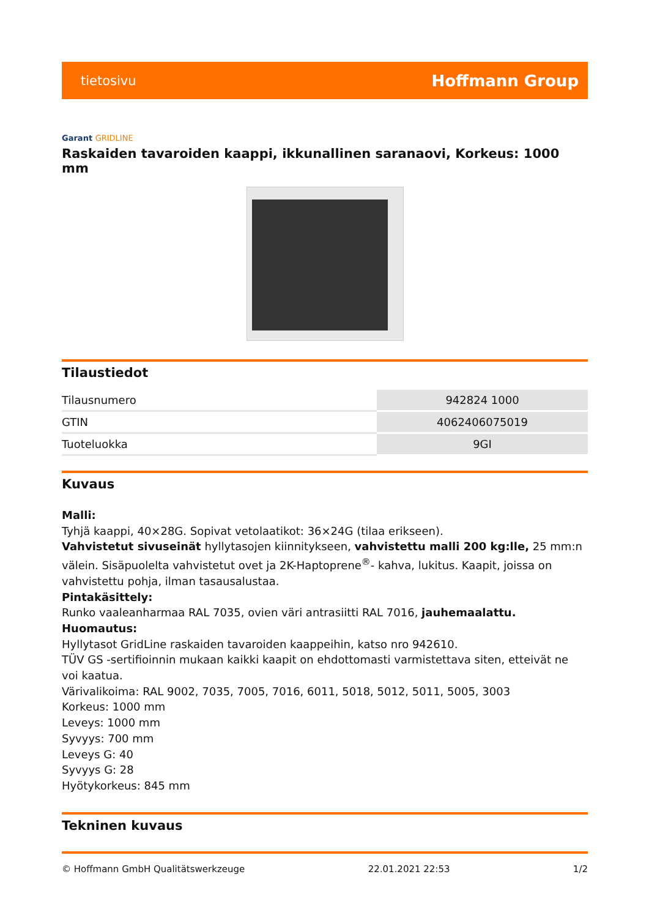tietosivu Hoffmann Group
Garant GRIDLINE
Raskaiden tavaroiden kaappi, ikkunallinen saranaovi, Korkeus: 1000 mm
Tilaustiedot
| Tilausnumero | 942824 1000 |
| GTIN | 4062406075019 |
| Tuoteluokka | 9GI |
Kuvaus
Malli:
Tyhjä kaappi, 40×28G. Sopivat vetolaatikot: 36×24G (tilaa erikseen).
Vahvistetut sivuseinät hyllytasojen kiinnitykseen, vahvistettu malli 200 kg:lle, 25 mm:n välein. Sisäpuolelta vahvistetut ovet ja 2K-Haptoprene<sup>®</sup>- kahva, lukitus. Kaapit, joissa on vahvistettu pohja, ilman tasausalustaa.
Pintakäsittely:
Runko vaaleanharmaa RAL 7035, ovien väri antrasiitti RAL 7016, jauhemaalattu.
Huomautus:
Hyllytasot GridLine raskaiden tavaroiden kaappeihin, katso nro 942610.
TÜV GS -sertifioinnin mukaan kaikki kaapit on ehdottomasti varmistettava siten, etteivät ne voi kaatua.
Värivalikoima: RAL 9002, 7035, 7005, 7016, 6011, 5018, 5012, 5011, 5005, 3003
Korkeus: 1000 mm
Leveys: 1000 mm
Syvyys: 700 mm
Leveys G: 40
Syvyys G: 28
Hyötykorkeus: 845 mm
Tekninen kuvaus
© Hoffmann GmbH Qualitätswerkzeuge 22.01.2021 22:53 1/2